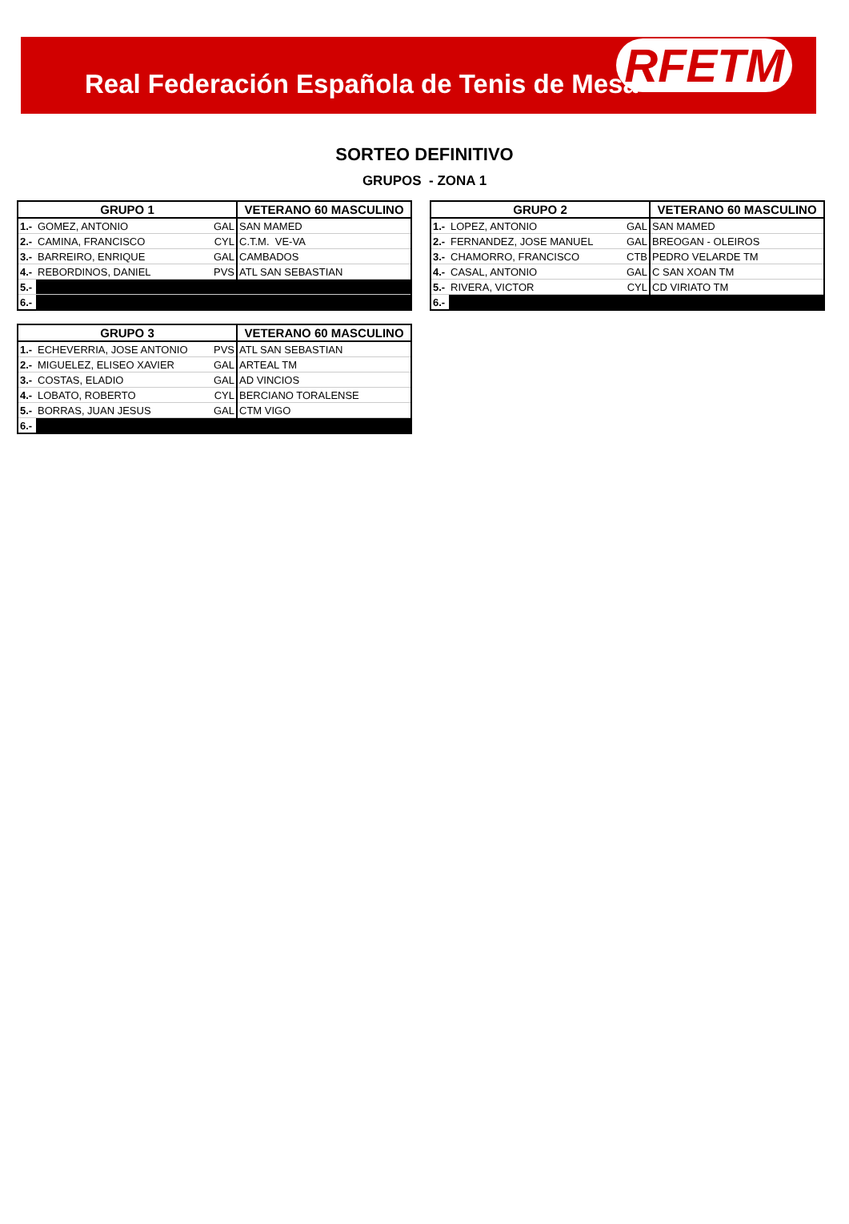Real Federación Española de Tenis de Mesa
RFETM
SORTEO DEFINITIVO
GRUPOS - ZONA 1
| GRUPO 1 | | | VETERANO 60 MASCULINO |
| --- | --- | --- | --- |
| 1.- | GOMEZ, ANTONIO | GAL | SAN MAMED |
| 2.- | CAMINA, FRANCISCO | CYL | C.T.M. VE-VA |
| 3.- | BARREIRO, ENRIQUE | GAL | CAMBADOS |
| 4.- | REBORDINOS, DANIEL | PVS | ATL SAN SEBASTIAN |
| 5.- | | | |
| 6.- | | | |
| GRUPO 2 | | | VETERANO 60 MASCULINO |
| --- | --- | --- | --- |
| 1.- | LOPEZ, ANTONIO | GAL | SAN MAMED |
| 2.- | FERNANDEZ, JOSE MANUEL | GAL | BREOGAN - OLEIROS |
| 3.- | CHAMORRO, FRANCISCO | CTB | PEDRO VELARDE TM |
| 4.- | CASAL, ANTONIO | GAL | C SAN XOAN TM |
| 5.- | RIVERA, VICTOR | CYL | CD VIRIATO TM |
| 6.- | | | |
| GRUPO 3 | | | VETERANO 60 MASCULINO |
| --- | --- | --- | --- |
| 1.- | ECHEVERRIA, JOSE ANTONIO | PVS | ATL SAN SEBASTIAN |
| 2.- | MIGUELEZ, ELISEO XAVIER | GAL | ARTEAL TM |
| 3.- | COSTAS, ELADIO | GAL | AD VINCIOS |
| 4.- | LOBATO, ROBERTO | CYL | BERCIANO TORALENSE |
| 5.- | BORRAS, JUAN JESUS | GAL | CTM VIGO |
| 6.- | | | |